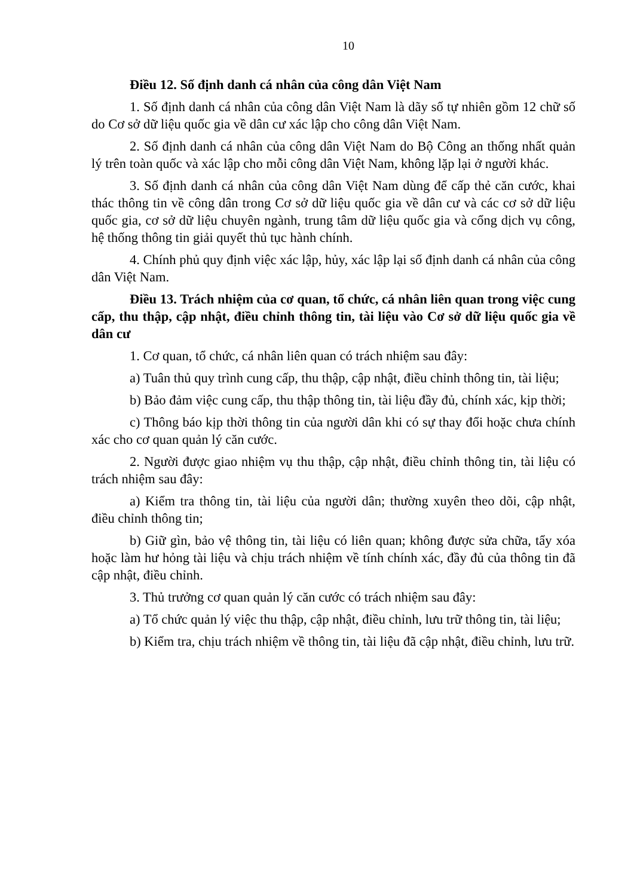10
Điều 12. Số định danh cá nhân của công dân Việt Nam
1. Số định danh cá nhân của công dân Việt Nam là dãy số tự nhiên gồm 12 chữ số do Cơ sở dữ liệu quốc gia về dân cư xác lập cho công dân Việt Nam.
2. Số định danh cá nhân của công dân Việt Nam do Bộ Công an thống nhất quản lý trên toàn quốc và xác lập cho mỗi công dân Việt Nam, không lặp lại ở người khác.
3. Số định danh cá nhân của công dân Việt Nam dùng để cấp thẻ căn cước, khai thác thông tin về công dân trong Cơ sở dữ liệu quốc gia về dân cư và các cơ sở dữ liệu quốc gia, cơ sở dữ liệu chuyên ngành, trung tâm dữ liệu quốc gia và cổng dịch vụ công, hệ thống thông tin giải quyết thủ tục hành chính.
4. Chính phủ quy định việc xác lập, hủy, xác lập lại số định danh cá nhân của công dân Việt Nam.
Điều 13. Trách nhiệm của cơ quan, tổ chức, cá nhân liên quan trong việc cung cấp, thu thập, cập nhật, điều chỉnh thông tin, tài liệu vào Cơ sở dữ liệu quốc gia về dân cư
1. Cơ quan, tổ chức, cá nhân liên quan có trách nhiệm sau đây:
a) Tuân thủ quy trình cung cấp, thu thập, cập nhật, điều chỉnh thông tin, tài liệu;
b) Bảo đảm việc cung cấp, thu thập thông tin, tài liệu đầy đủ, chính xác, kịp thời;
c) Thông báo kịp thời thông tin của người dân khi có sự thay đổi hoặc chưa chính xác cho cơ quan quản lý căn cước.
2. Người được giao nhiệm vụ thu thập, cập nhật, điều chỉnh thông tin, tài liệu có trách nhiệm sau đây:
a) Kiểm tra thông tin, tài liệu của người dân; thường xuyên theo dõi, cập nhật, điều chỉnh thông tin;
b) Giữ gìn, bảo vệ thông tin, tài liệu có liên quan; không được sửa chữa, tẩy xóa hoặc làm hư hỏng tài liệu và chịu trách nhiệm về tính chính xác, đầy đủ của thông tin đã cập nhật, điều chỉnh.
3. Thủ trưởng cơ quan quản lý căn cước có trách nhiệm sau đây:
a) Tổ chức quản lý việc thu thập, cập nhật, điều chỉnh, lưu trữ thông tin, tài liệu;
b) Kiểm tra, chịu trách nhiệm về thông tin, tài liệu đã cập nhật, điều chỉnh, lưu trữ.